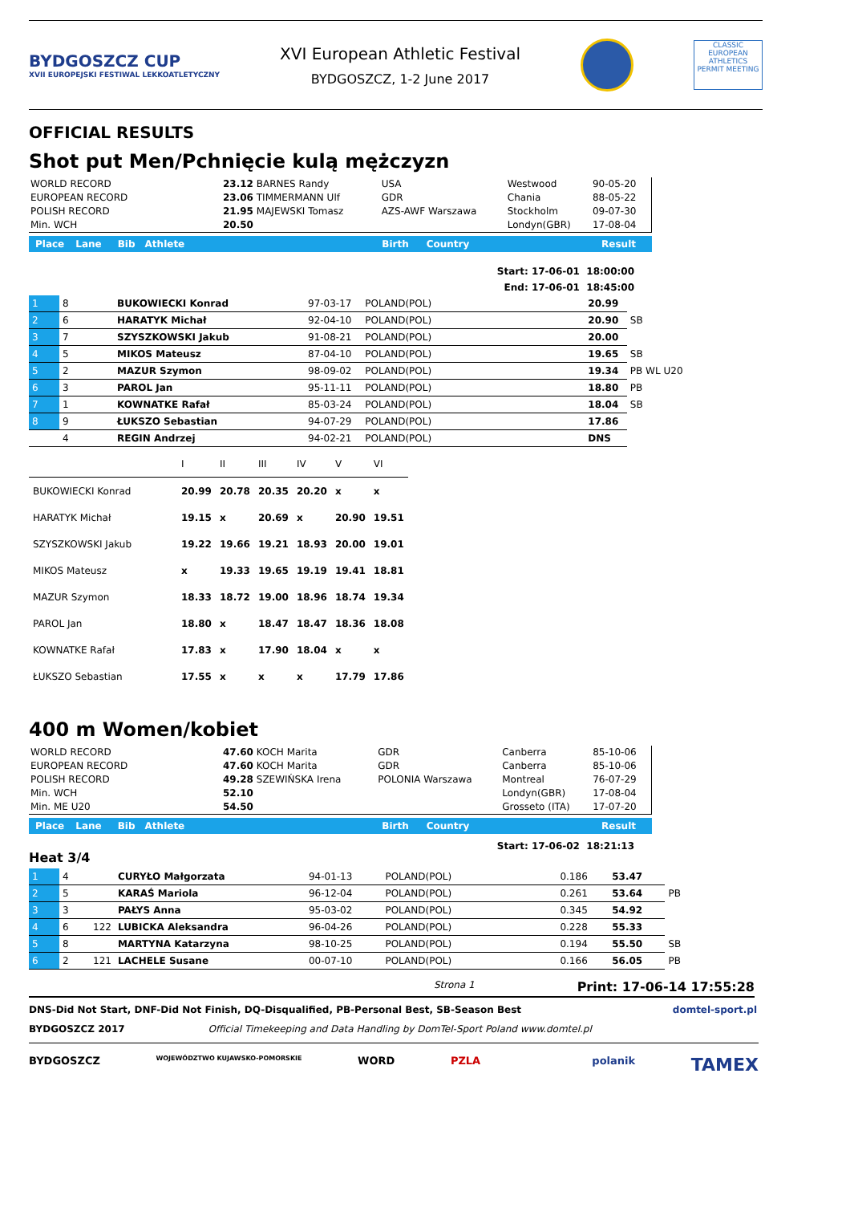BYDGOSZCZ CUP
XVII EUROPEJSKI FESTIWAL LEKKOATLETYCZNY
XVI European Athletic Festival
BYDGOSZCZ, 1-2 June 2017
CLASSIC
EUROPEAN ATHLETICS
PERMIT MEETING
OFFICIAL RESULTS
Shot put Men/Pchnięcie kulą mężczyzn
| WORLD RECORD | 23.12 BARNES Randy | USA | Westwood | 90-05-20 |
| EUROPEAN RECORD | 23.06 TIMMERMANN Ulf | GDR | Chania | 88-05-22 |
| POLISH RECORD | 21.95 MAJEWSKI Tomasz | AZS-AWF Warszawa | Stockholm | 09-07-30 |
| Min. WCH | 20.50 | | Londyn(GBR) | 17-08-04 |
Place Lane Bib Athlete Birth Country Result
Start: 17-06-01 18:00:00
End: 17-06-01 18:45:00
| 1 | 8 | BUKOWIECKI Konrad | 97-03-17 | POLAND(POL) | 20.99 | |
| 2 | 6 | HARATYK Michał | 92-04-10 | POLAND(POL) | 20.90 | SB |
| 3 | 7 | SZYSZKOWSKI Jakub | 91-08-21 | POLAND(POL) | 20.00 | |
| 4 | 5 | MIKOS Mateusz | 87-04-10 | POLAND(POL) | 19.65 | SB |
| 5 | 2 | MAZUR Szymon | 98-09-02 | POLAND(POL) | 19.34 | PB WL U20 |
| 6 | 3 | PAROL Jan | 95-11-11 | POLAND(POL) | 18.80 | PB |
| 7 | 1 | KOWNATKE Rafał | 85-03-24 | POLAND(POL) | 18.04 | SB |
| 8 | 9 | ŁUKSZO Sebastian | 94-07-29 | POLAND(POL) | 17.86 | |
| | 4 | REGIN Andrzej | 94-02-21 | POLAND(POL) | DNS | |
| | I | II | III | IV | V | VI |
| BUKOWIECKI Konrad | 20.99 | 20.78 | 20.35 | 20.20 | x | x |
| HARATYK Michał | 19.15 | x | 20.69 | x | 20.90 | 19.51 |
| SZYSZKOWSKI Jakub | 19.22 | 19.66 | 19.21 | 18.93 | 20.00 | 19.01 |
| MIKOS Mateusz | x | 19.33 | 19.65 | 19.19 | 19.41 | 18.81 |
| MAZUR Szymon | 18.33 | 18.72 | 19.00 | 18.96 | 18.74 | 19.34 |
| PAROL Jan | 18.80 | x | 18.47 | 18.47 | 18.36 | 18.08 |
| KOWNATKE Rafał | 17.83 | x | 17.90 | 18.04 | x | x |
| ŁUKSZO Sebastian | 17.55 | x | x | x | 17.79 | 17.86 |
400 m Women/kobiet
| WORLD RECORD | 47.60 KOCH Marita | GDR | Canberra | 85-10-06 |
| EUROPEAN RECORD | 47.60 KOCH Marita | GDR | Canberra | 85-10-06 |
| POLISH RECORD | 49.28 SZEWIŃSKA Irena | POLONIA Warszawa | Montreal | 76-07-29 |
| Min. WCH | 52.10 | | Londyn(GBR) | 17-08-04 |
| Min. ME U20 | 54.50 | | Grosseto (ITA) | 17-07-20 |
Place Lane Bib Athlete Birth Country Result
Heat 3/4 Start: 17-06-02 18:21:13
| 1 | 4 | | CURYŁO Małgorzata | 94-01-13 | POLAND(POL) | 0.186 | 53.47 | |
| 2 | 5 | | KARAŚ Mariola | 96-12-04 | POLAND(POL) | 0.261 | 53.64 | PB |
| 3 | 3 | | PAŁYS Anna | 95-03-02 | POLAND(POL) | 0.345 | 54.92 | |
| 4 | 6 | 122 | LUBICKA Aleksandra | 96-04-26 | POLAND(POL) | 0.228 | 55.33 | |
| 5 | 8 | | MARTYNA Katarzyna | 98-10-25 | POLAND(POL) | 0.194 | 55.50 | SB |
| 6 | 2 | 121 | LACHELE Susane | 00-07-10 | POLAND(POL) | 0.166 | 56.05 | PB |
Strona 1 Print: 17-06-14 17:55:28
DNS-Did Not Start, DNF-Did Not Finish, DQ-Disqualified, PB-Personal Best, SB-Season Best domtel-sport.pl
BYDGOSZCZ 2017 Official Timekeeping and Data Handling by DomTel-Sport Poland www.domtel.pl
BYDGOSZCZ WOJEWÓDZTWO KUJAWSKO-POMORSKIE WORD PZLA polanik TAMEX